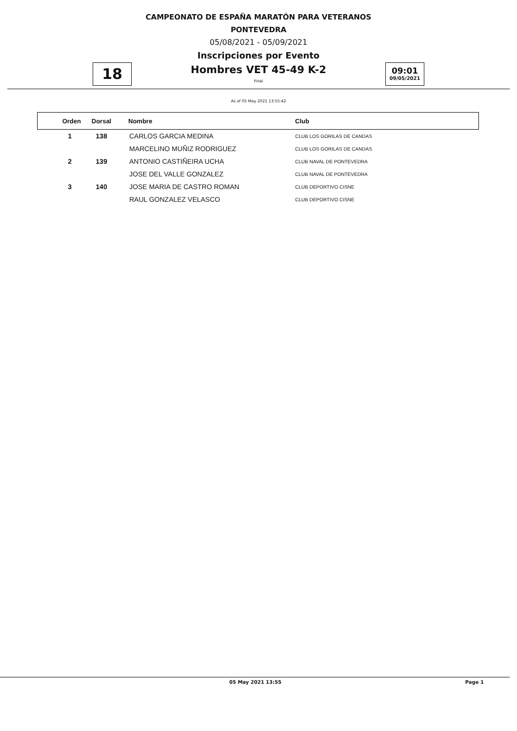CAMPEONATO DE ESPAÑA MARATÓN PARA VETERANOS
PONTEVEDRA
05/08/2021 - 05/09/2021
Inscripciones por Evento
Hombres VET 45-49 K-2
18
Final
09:01
09/05/2021
As of 05 May 2021 13:55:42
| Orden | Dorsal | Nombre | Club |
| --- | --- | --- | --- |
| 1 | 138 | CARLOS GARCIA MEDINA | CLUB LOS GORILAS DE CANDAS |
| | | MARCELINO MUÑIZ RODRIGUEZ | CLUB LOS GORILAS DE CANDAS |
| 2 | 139 | ANTONIO CASTIÑEIRA UCHA | CLUB NAVAL DE PONTEVEDRA |
| | | JOSE DEL VALLE GONZALEZ | CLUB NAVAL DE PONTEVEDRA |
| 3 | 140 | JOSE MARIA DE CASTRO ROMAN | CLUB DEPORTIVO CISNE |
| | | RAUL GONZALEZ VELASCO | CLUB DEPORTIVO CISNE |
05 May 2021 13:55 Page 1